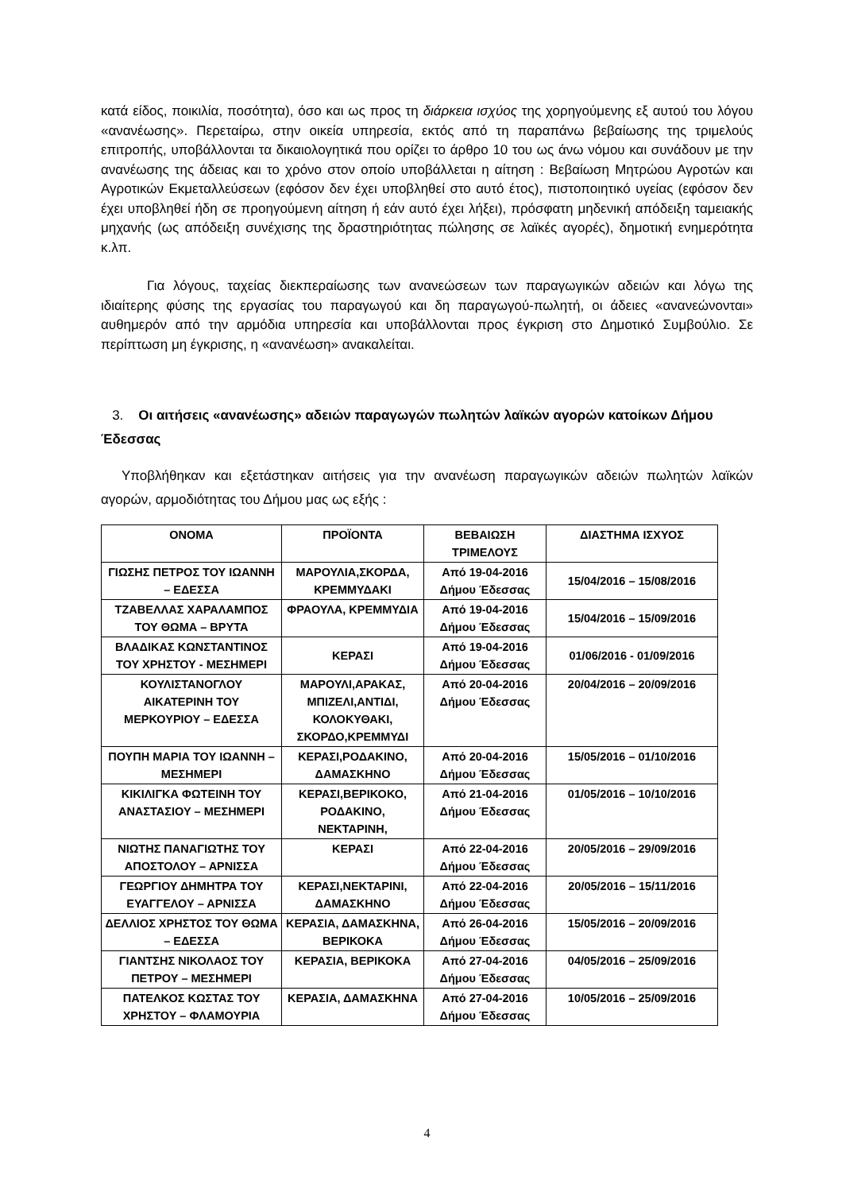κατά είδος, ποικιλία, ποσότητα), όσο και ως προς τη διάρκεια ισχύος της χορηγούμενης εξ αυτού του λόγου «ανανέωσης». Περεταίρω, στην οικεία υπηρεσία, εκτός από τη παραπάνω βεβαίωσης της τριμελούς επιτροπής, υποβάλλονται τα δικαιολογητικά που ορίζει το άρθρο 10 του ως άνω νόμου και συνάδουν με την ανανέωσης της άδειας και το χρόνο στον οποίο υποβάλλεται η αίτηση : Βεβαίωση Μητρώου Αγροτών και Αγροτικών Εκμεταλλεύσεων (εφόσον δεν έχει υποβληθεί στο αυτό έτος), πιστοποιητικό υγείας (εφόσον δεν έχει υποβληθεί ήδη σε προηγούμενη αίτηση ή εάν αυτό έχει λήξει), πρόσφατη μηδενική απόδειξη ταμειακής μηχανής (ως απόδειξη συνέχισης της δραστηριότητας πώλησης σε λαϊκές αγορές), δημοτική ενημερότητα κ.λπ.
Για λόγους, ταχείας διεκπεραίωσης των ανανεώσεων των παραγωγικών αδειών και λόγω της ιδιαίτερης φύσης της εργασίας του παραγωγού και δη παραγωγού-πωλητή, οι άδειες «ανανεώνονται» αυθημερόν από την αρμόδια υπηρεσία και υποβάλλονται προς έγκριση στο Δημοτικό Συμβούλιο. Σε περίπτωση μη έγκρισης, η «ανανέωση» ανακαλείται.
3. Οι αιτήσεις «ανανέωσης» αδειών παραγωγών πωλητών λαϊκών αγορών κατοίκων Δήμου Έδεσσας
Υποβλήθηκαν και εξετάστηκαν αιτήσεις για την ανανέωση παραγωγικών αδειών πωλητών λαϊκών αγορών, αρμοδιότητας του Δήμου μας ως εξής :
| ΟΝΟΜΑ | ΠΡΟΪΟΝΤΑ | ΒΕΒΑΙΩΣΗ ΤΡΙΜΕΛΟΥΣ | ΔΙΑΣΤΗΜΑ ΙΣΧΥΟΣ |
| --- | --- | --- | --- |
| ΓΙΩΣΗΣ ΠΕΤΡΟΣ ΤΟΥ ΙΩΑΝΝΗ – ΕΔΕΣΣΑ | ΜΑΡΟΥΛΙΑ,ΣΚΟΡΔΑ, ΚΡΕΜΜΥΔΑΚΙ | Από 19-04-2016 Δήμου Έδεσσας | 15/04/2016 – 15/08/2016 |
| ΤΖΑΒΕΛΛΑΣ ΧΑΡΑΛΑΜΠΟΣ ΤΟΥ ΘΩΜΑ – ΒΡΥΤΑ | ΦΡΑΟΥΛΑ, ΚΡΕΜΜΥΔΙΑ | Από 19-04-2016 Δήμου Έδεσσας | 15/04/2016 – 15/09/2016 |
| ΒΛΑΔΙΚΑΣ ΚΩΝΣΤΑΝΤΙΝΟΣ ΤΟΥ ΧΡΗΣΤΟΥ - ΜΕΣΗΜΕΡΙ | ΚΕΡΑΣΙ | Από 19-04-2016 Δήμου Έδεσσας | 01/06/2016 - 01/09/2016 |
| ΚΟΥΛΙΣΤΑΝΟΓΛΟΥ ΑΙΚΑΤΕΡΙΝΗ ΤΟΥ ΜΕΡΚΟΥΡΙΟΥ – ΕΔΕΣΣΑ | ΜΑΡΟΥΛΙ,ΑΡΑΚΑΣ, ΜΠΙΖΕΛΙ,ΑΝΤΙΔΙ, ΚΟΛΟΚΥΘΑΚΙ, ΣΚΟΡΔΟ,ΚΡΕΜΜΥΔΙ | Από 20-04-2016 Δήμου Έδεσσας | 20/04/2016 – 20/09/2016 |
| ΠΟΥΠΗ ΜΑΡΙΑ ΤΟΥ ΙΩΑΝΝΗ – ΜΕΣΗΜΕΡΙ | ΚΕΡΑΣΙ,ΡΟΔΑΚΙΝΟ, ΔΑΜΑΣΚΗΝΟ | Από 20-04-2016 Δήμου Έδεσσας | 15/05/2016 – 01/10/2016 |
| ΚΙΚΙΛΙΓΚΑ ΦΩΤΕΙΝΗ ΤΟΥ ΑΝΑΣΤΑΣΙΟΥ – ΜΕΣΗΜΕΡΙ | ΚΕΡΑΣΙ,ΒΕΡΙΚΟΚΟ, ΡΟΔΑΚΙΝΟ, ΝΕΚΤΑΡΙΝΗ, | Από 21-04-2016 Δήμου Έδεσσας | 01/05/2016 – 10/10/2016 |
| ΝΙΩΤΗΣ ΠΑΝΑΓΙΩΤΗΣ ΤΟΥ ΑΠΟΣΤΟΛΟΥ – ΑΡΝΙΣΣΑ | ΚΕΡΑΣΙ | Από 22-04-2016 Δήμου Έδεσσας | 20/05/2016 – 29/09/2016 |
| ΓΕΩΡΓΙΟΥ ΔΗΜΗΤΡΑ ΤΟΥ ΕΥΑΓΓΕΛΟΥ – ΑΡΝΙΣΣΑ | ΚΕΡΑΣΙ,ΝΕΚΤΑΡΙΝΙ, ΔΑΜΑΣΚΗΝΟ | Από 22-04-2016 Δήμου Έδεσσας | 20/05/2016 – 15/11/2016 |
| ΔΕΛΛΙΟΣ ΧΡΗΣΤΟΣ ΤΟΥ ΘΩΜΑ – ΕΔΕΣΣΑ | ΚΕΡΑΣΙΑ, ΔΑΜΑΣΚΗΝΑ, ΒΕΡΙΚΟΚΑ | Από 26-04-2016 Δήμου Έδεσσας | 15/05/2016 – 20/09/2016 |
| ΓΙΑΝΤΣΗΣ ΝΙΚΟΛΑΟΣ ΤΟΥ ΠΕΤΡΟΥ – ΜΕΣΗΜΕΡΙ | ΚΕΡΑΣΙΑ, ΒΕΡΙΚΟΚΑ | Από 27-04-2016 Δήμου Έδεσσας | 04/05/2016 – 25/09/2016 |
| ΠΑΤΕΛΚΟΣ ΚΩΣΤΑΣ ΤΟΥ ΧΡΗΣΤΟΥ – ΦΛΑΜΟΥΡΙΑ | ΚΕΡΑΣΙΑ, ΔΑΜΑΣΚΗΝΑ | Από 27-04-2016 Δήμου Έδεσσας | 10/05/2016 – 25/09/2016 |
4